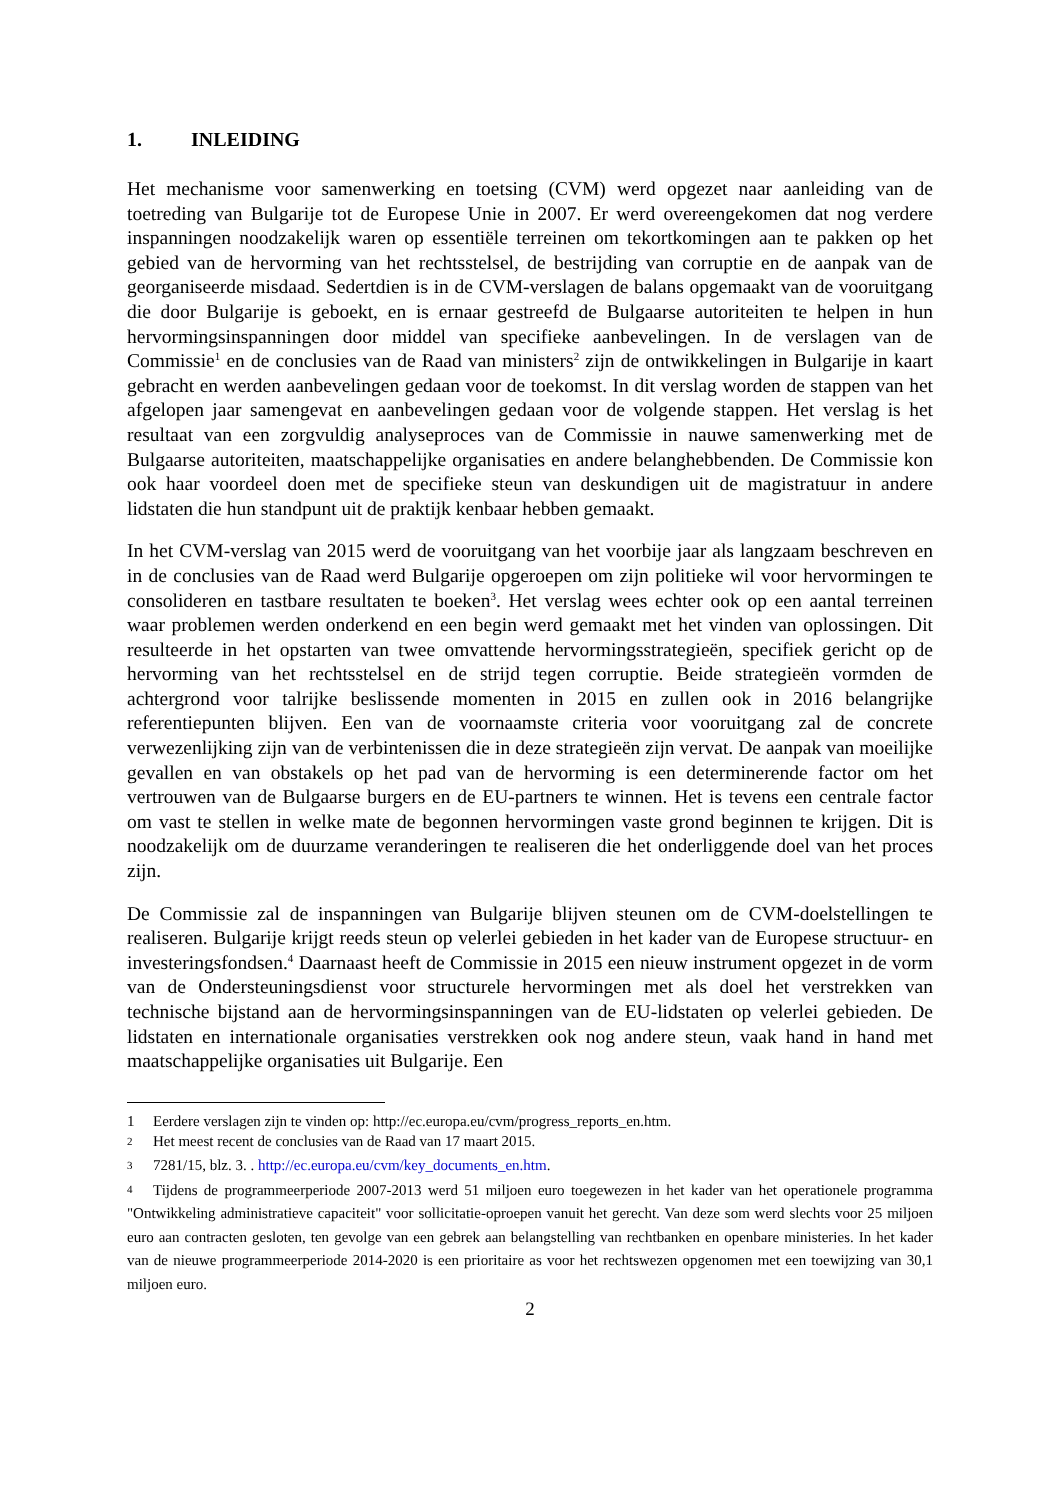1. INLEIDING
Het mechanisme voor samenwerking en toetsing (CVM) werd opgezet naar aanleiding van de toetreding van Bulgarije tot de Europese Unie in 2007. Er werd overeengekomen dat nog verdere inspanningen noodzakelijk waren op essentiële terreinen om tekortkomingen aan te pakken op het gebied van de hervorming van het rechtsstelsel, de bestrijding van corruptie en de aanpak van de georganiseerde misdaad. Sedertdien is in de CVM-verslagen de balans opgemaakt van de vooruitgang die door Bulgarije is geboekt, en is ernaar gestreefd de Bulgaarse autoriteiten te helpen in hun hervormingsinspanningen door middel van specifieke aanbevelingen. In de verslagen van de Commissie<sup>1</sup> en de conclusies van de Raad van ministers<sup>2</sup> zijn de ontwikkelingen in Bulgarije in kaart gebracht en werden aanbevelingen gedaan voor de toekomst. In dit verslag worden de stappen van het afgelopen jaar samengevat en aanbevelingen gedaan voor de volgende stappen. Het verslag is het resultaat van een zorgvuldig analyseproces van de Commissie in nauwe samenwerking met de Bulgaarse autoriteiten, maatschappelijke organisaties en andere belanghebbenden. De Commissie kon ook haar voordeel doen met de specifieke steun van deskundigen uit de magistratuur in andere lidstaten die hun standpunt uit de praktijk kenbaar hebben gemaakt.
In het CVM-verslag van 2015 werd de vooruitgang van het voorbije jaar als langzaam beschreven en in de conclusies van de Raad werd Bulgarije opgeroepen om zijn politieke wil voor hervormingen te consolideren en tastbare resultaten te boeken<sup>3</sup>. Het verslag wees echter ook op een aantal terreinen waar problemen werden onderkend en een begin werd gemaakt met het vinden van oplossingen. Dit resulteerde in het opstarten van twee omvattende hervormingsstrategieën, specifiek gericht op de hervorming van het rechtsstelsel en de strijd tegen corruptie. Beide strategieën vormden de achtergrond voor talrijke beslissende momenten in 2015 en zullen ook in 2016 belangrijke referentiepunten blijven. Een van de voornaamste criteria voor vooruitgang zal de concrete verwezenlijking zijn van de verbintenissen die in deze strategieën zijn vervat. De aanpak van moeilijke gevallen en van obstakels op het pad van de hervorming is een determinerende factor om het vertrouwen van de Bulgaarse burgers en de EU-partners te winnen. Het is tevens een centrale factor om vast te stellen in welke mate de begonnen hervormingen vaste grond beginnen te krijgen. Dit is noodzakelijk om de duurzame veranderingen te realiseren die het onderliggende doel van het proces zijn.
De Commissie zal de inspanningen van Bulgarije blijven steunen om de CVM-doelstellingen te realiseren. Bulgarije krijgt reeds steun op velerlei gebieden in het kader van de Europese structuur- en investeringsfondsen.<sup>4</sup> Daarnaast heeft de Commissie in 2015 een nieuw instrument opgezet in de vorm van de Ondersteuningsdienst voor structurele hervormingen met als doel het verstrekken van technische bijstand aan de hervormingsinspanningen van de EU-lidstaten op velerlei gebieden. De lidstaten en internationale organisaties verstrekken ook nog andere steun, vaak hand in hand met maatschappelijke organisaties uit Bulgarije. Een
1 Eerdere verslagen zijn te vinden op: http://ec.europa.eu/cvm/progress_reports_en.htm.
2 Het meest recent de conclusies van de Raad van 17 maart 2015.
3 7281/15, blz. 3. . http://ec.europa.eu/cvm/key_documents_en.htm.
4 Tijdens de programmeerperiode 2007-2013 werd 51 miljoen euro toegewezen in het kader van het operationele programma "Ontwikkeling administratieve capaciteit" voor sollicitatie-oproepen vanuit het gerecht. Van deze som werd slechts voor 25 miljoen euro aan contracten gesloten, ten gevolge van een gebrek aan belangstelling van rechtbanken en openbare ministeries. In het kader van de nieuwe programmeerperiode 2014-2020 is een prioritaire as voor het rechtswezen opgenomen met een toewijzing van 30,1 miljoen euro.
2